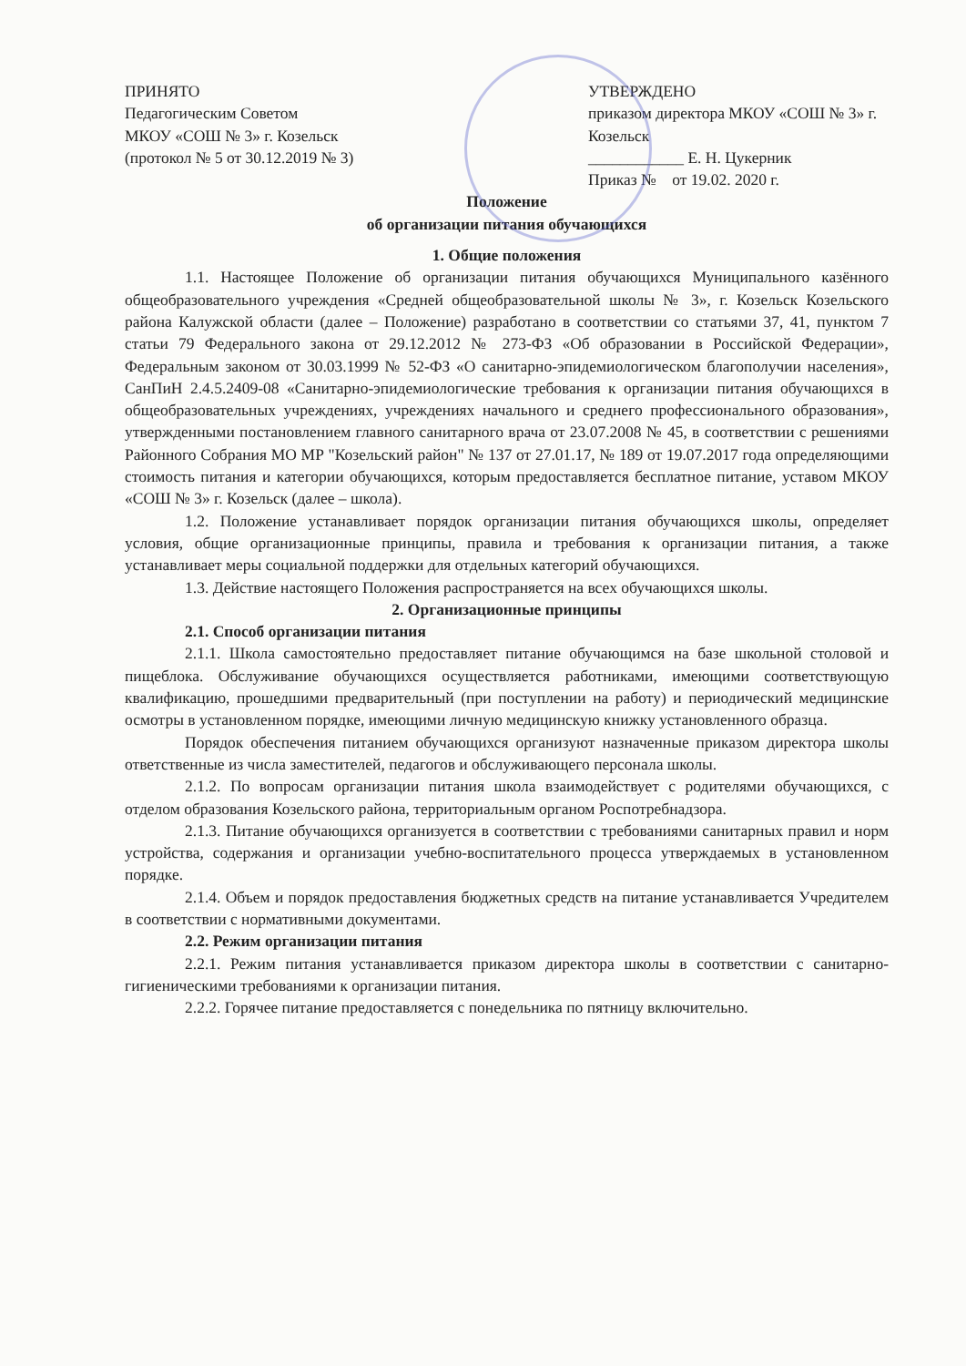ПРИНЯТО
Педагогическим Советом
МКОУ «СОШ № 3» г. Козельск
(протокол № 5 от 30.12.2019 № 3)
УТВЕРЖДЕНО
приказом директора МКОУ «СОШ № 3» г. Козельск
____________ Е. Н. Цукерник
Приказ № от 19.02. 2020 г.
Положение
об организации питания обучающихся
1. Общие положения
1.1. Настоящее Положение об организации питания обучающихся Муниципального казённого общеобразовательного учреждения «Средней общеобразовательной школы № 3», г. Козельск Козельского района Калужской области (далее – Положение) разработано в соответствии со статьями 37, 41, пунктом 7 статьи 79 Федерального закона от 29.12.2012 № 273-ФЗ «Об образовании в Российской Федерации», Федеральным законом от 30.03.1999 № 52-ФЗ «О санитарно-эпидемиологическом благополучии населения», СанПиН 2.4.5.2409-08 «Санитарно-эпидемиологические требования к организации питания обучающихся в общеобразовательных учреждениях, учреждениях начального и среднего профессионального образования», утвержденными постановлением главного санитарного врача от 23.07.2008 № 45, в соответствии с решениями Районного Собрания МО МР "Козельский район" № 137 от 27.01.17, № 189 от 19.07.2017 года определяющими стоимость питания и категории обучающихся, которым предоставляется бесплатное питание, уставом МКОУ «СОШ № 3» г. Козельск (далее – школа).
1.2. Положение устанавливает порядок организации питания обучающихся школы, определяет условия, общие организационные принципы, правила и требования к организации питания, а также устанавливает меры социальной поддержки для отдельных категорий обучающихся.
1.3. Действие настоящего Положения распространяется на всех обучающихся школы.
2. Организационные принципы
2.1. Способ организации питания
2.1.1. Школа самостоятельно предоставляет питание обучающимся на базе школьной столовой и пищеблока. Обслуживание обучающихся осуществляется работниками, имеющими соответствующую квалификацию, прошедшими предварительный (при поступлении на работу) и периодический медицинские осмотры в установленном порядке, имеющими личную медицинскую книжку установленного образца.
Порядок обеспечения питанием обучающихся организуют назначенные приказом директора школы ответственные из числа заместителей, педагогов и обслуживающего персонала школы.
2.1.2. По вопросам организации питания школа взаимодействует с родителями обучающихся, с отделом образования Козельского района, территориальным органом Роспотребнадзора.
2.1.3. Питание обучающихся организуется в соответствии с требованиями санитарных правил и норм устройства, содержания и организации учебно-воспитательного процесса утверждаемых в установленном порядке.
2.1.4. Объем и порядок предоставления бюджетных средств на питание устанавливается Учредителем в соответствии с нормативными документами.
2.2. Режим организации питания
2.2.1. Режим питания устанавливается приказом директора школы в соответствии с санитарно-гигиеническими требованиями к организации питания.
2.2.2. Горячее питание предоставляется с понедельника по пятницу включительно.